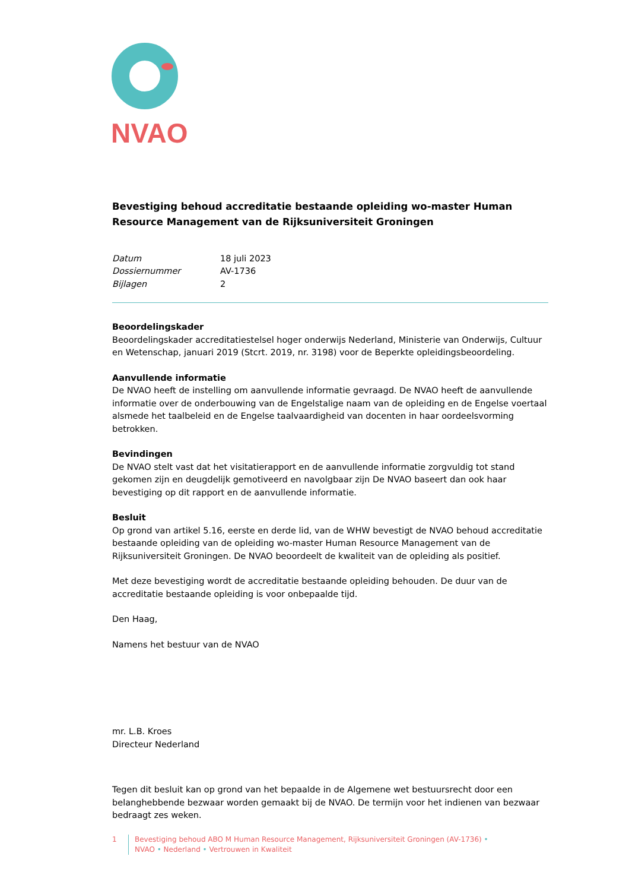NVAO
Bevestiging behoud accreditatie bestaande opleiding wo-master Human Resource Management van de Rijksuniversiteit Groningen
| Datum | 18 juli 2023 |
| Dossiernummer | AV-1736 |
| Bijlagen | 2 |
Beoordelingskader
Beoordelingskader accreditatiestelsel hoger onderwijs Nederland, Ministerie van Onderwijs, Cultuur en Wetenschap, januari 2019 (Stcrt. 2019, nr. 3198) voor de Beperkte opleidingsbeoordeling.
Aanvullende informatie
De NVAO heeft de instelling om aanvullende informatie gevraagd. De NVAO heeft de aanvullende informatie over de onderbouwing van de Engelstalige naam van de opleiding en de Engelse voertaal alsmede het taalbeleid en de Engelse taalvaardigheid van docenten in haar oordeelsvorming betrokken.
Bevindingen
De NVAO stelt vast dat het visitatierapport en de aanvullende informatie zorgvuldig tot stand gekomen zijn en deugdelijk gemotiveerd en navolgbaar zijn De NVAO baseert dan ook haar bevestiging op dit rapport en de aanvullende informatie.
Besluit
Op grond van artikel 5.16, eerste en derde lid, van de WHW bevestigt de NVAO behoud accreditatie bestaande opleiding van de opleiding wo-master Human Resource Management van de Rijksuniversiteit Groningen. De NVAO beoordeelt de kwaliteit van de opleiding als positief.
Met deze bevestiging wordt de accreditatie bestaande opleiding behouden. De duur van de accreditatie bestaande opleiding is voor onbepaalde tijd.
Den Haag,
Namens het bestuur van de NVAO
mr. L.B. Kroes
Directeur Nederland
Tegen dit besluit kan op grond van het bepaalde in de Algemene wet bestuursrecht door een belanghebbende bezwaar worden gemaakt bij de NVAO. De termijn voor het indienen van bezwaar bedraagt zes weken.
1 Bevestiging behoud ABO M Human Resource Management, Rijksuniversiteit Groningen (AV-1736) •
NVAO • Nederland • Vertrouwen in Kwaliteit